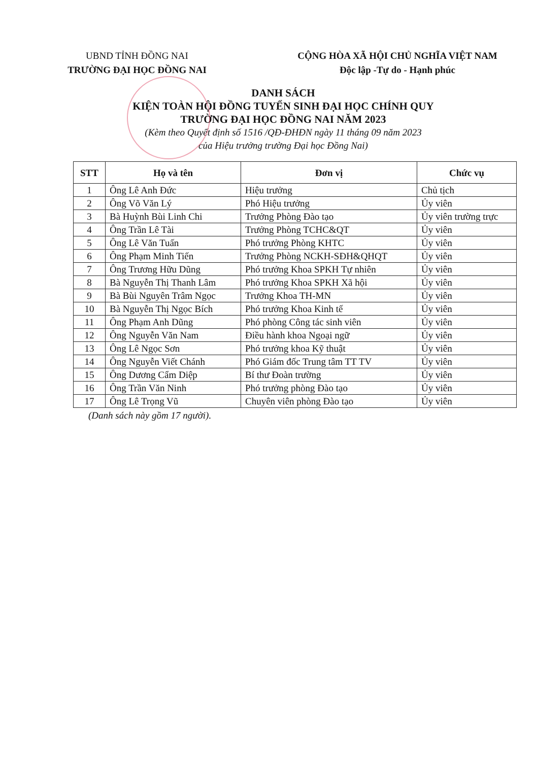UBND TỈNH ĐỒNG NAI
TRƯỜNG ĐẠI HỌC ĐỒNG NAI
CỘNG HÒA XÃ HỘI CHỦ NGHĨA VIỆT NAM
Độc lập -Tự do - Hạnh phúc
DANH SÁCH
KIỆN TOÀN HỘI ĐỒNG TUYỂN SINH ĐẠI HỌC CHÍNH QUY
TRƯỜNG ĐẠI HỌC ĐỒNG NAI NĂM 2023
(Kèm theo Quyết định số 1516 /QĐ-ĐHĐN ngày 11 tháng 09 năm 2023
của Hiệu trưởng trường Đại học Đồng Nai)
| STT | Họ và tên | Đơn vị | Chức vụ |
| --- | --- | --- | --- |
| 1 | Ông Lê Anh Đức | Hiệu trưởng | Chủ tịch |
| 2 | Ông Võ Văn Lý | Phó Hiệu trưởng | Ủy viên |
| 3 | Bà Huỳnh Bùi Linh Chi | Trưởng Phòng Đào tạo | Ủy viên trường trực |
| 4 | Ông Trần Lê Tài | Trưởng Phòng TCHC&QT | Ủy viên |
| 5 | Ông Lê Văn Tuấn | Phó trưởng Phòng KHTC | Ủy viên |
| 6 | Ông Phạm Minh Tiến | Trưởng Phòng NCKH-SĐH&QHQT | Ủy viên |
| 7 | Ông Trương Hữu Dũng | Phó trưởng Khoa SPKH Tự nhiên | Ủy viên |
| 8 | Bà Nguyễn Thị Thanh Lâm | Phó trưởng Khoa SPKH Xã hội | Ủy viên |
| 9 | Bà Bùi Nguyên Trâm Ngọc | Trưởng Khoa TH-MN | Ủy viên |
| 10 | Bà Nguyễn Thị Ngọc Bích | Phó trưởng Khoa Kinh tế | Ủy viên |
| 11 | Ông Phạm Anh Dũng | Phó phòng Công tác sinh viên | Ủy viên |
| 12 | Ông Nguyễn Văn Nam | Điều hành khoa Ngoại ngữ | Ủy viên |
| 13 | Ông Lê Ngọc Sơn | Phó trưởng khoa Kỹ thuật | Ủy viên |
| 14 | Ông Nguyễn Viết Chánh | Phó Giám đốc Trung tâm TT TV | Ủy viên |
| 15 | Ông Dương Cẩm Diệp | Bí thư Đoàn trường | Ủy viên |
| 16 | Ông Trần Văn Ninh | Phó trưởng phòng Đào tạo | Ủy viên |
| 17 | Ông Lê Trọng Vũ | Chuyên viên phòng Đào tạo | Ủy viên |
(Danh sách này gồm 17 người).